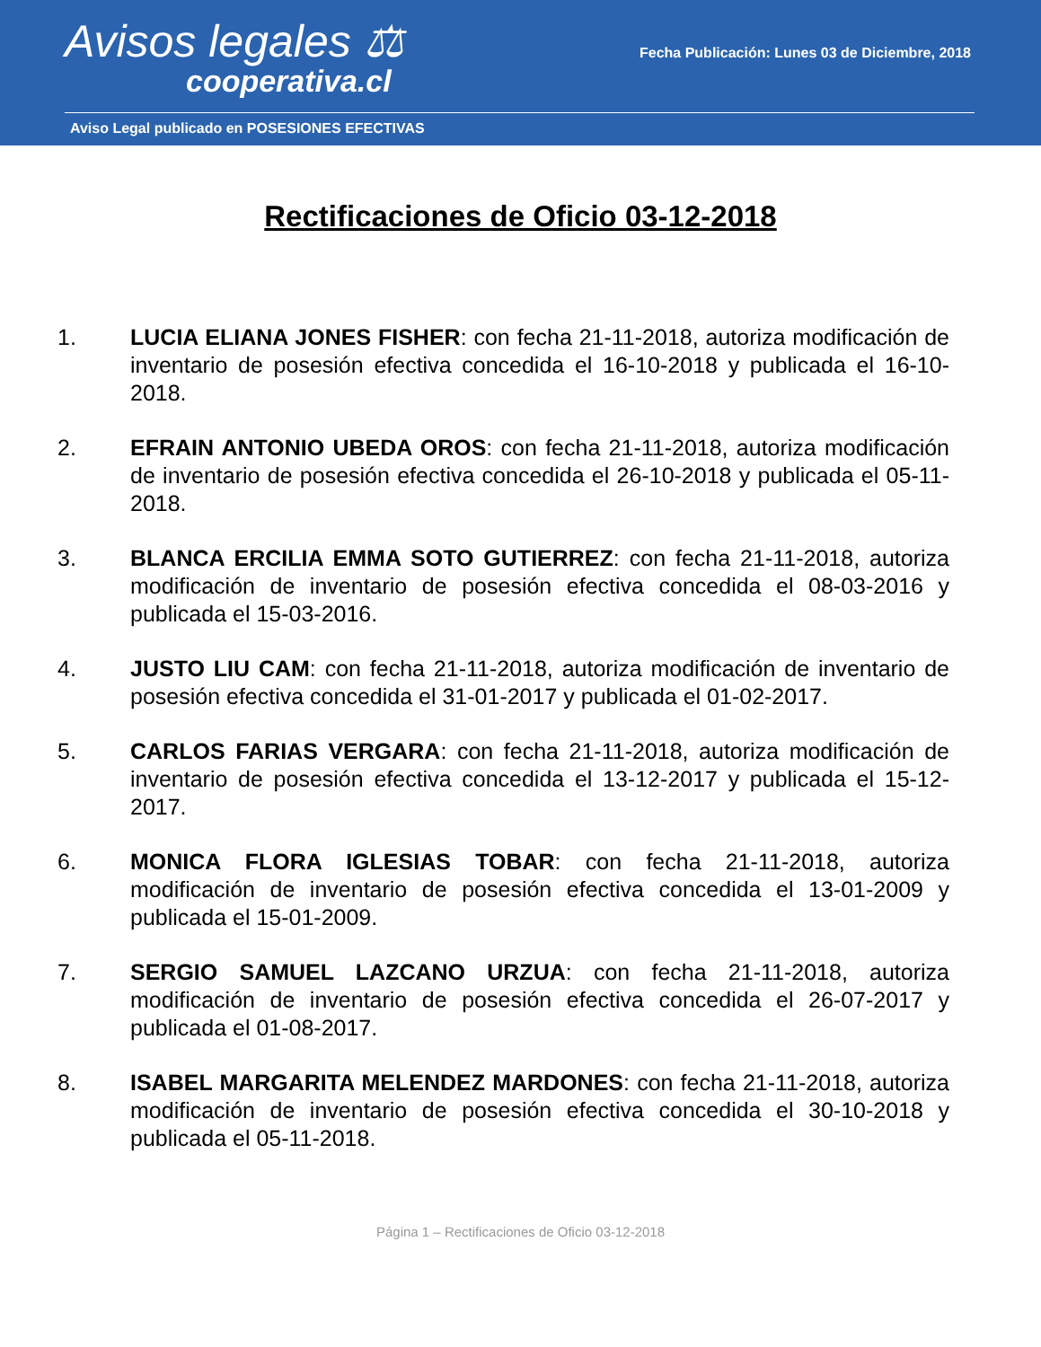Avisos legales ⚖
cooperativa.cl
Fecha Publicación: Lunes 03 de Diciembre, 2018
Aviso Legal publicado en POSESIONES EFECTIVAS
Rectificaciones de Oficio 03-12-2018
1. LUCIA ELIANA JONES FISHER: con fecha 21-11-2018, autoriza modificación de inventario de posesión efectiva concedida el 16-10-2018 y publicada el 16-10-2018.
2. EFRAIN ANTONIO UBEDA OROS: con fecha 21-11-2018, autoriza modificación de inventario de posesión efectiva concedida el 26-10-2018 y publicada el 05-11-2018.
3. BLANCA ERCILIA EMMA SOTO GUTIERREZ: con fecha 21-11-2018, autoriza modificación de inventario de posesión efectiva concedida el 08-03-2016 y publicada el 15-03-2016.
4. JUSTO LIU CAM: con fecha 21-11-2018, autoriza modificación de inventario de posesión efectiva concedida el 31-01-2017 y publicada el 01-02-2017.
5. CARLOS FARIAS VERGARA: con fecha 21-11-2018, autoriza modificación de inventario de posesión efectiva concedida el 13-12-2017 y publicada el 15-12-2017.
6. MONICA FLORA IGLESIAS TOBAR: con fecha 21-11-2018, autoriza modificación de inventario de posesión efectiva concedida el 13-01-2009 y publicada el 15-01-2009.
7. SERGIO SAMUEL LAZCANO URZUA: con fecha 21-11-2018, autoriza modificación de inventario de posesión efectiva concedida el 26-07-2017 y publicada el 01-08-2017.
8. ISABEL MARGARITA MELENDEZ MARDONES: con fecha 21-11-2018, autoriza modificación de inventario de posesión efectiva concedida el 30-10-2018 y publicada el 05-11-2018.
Página 1 – Rectificaciones de Oficio 03-12-2018